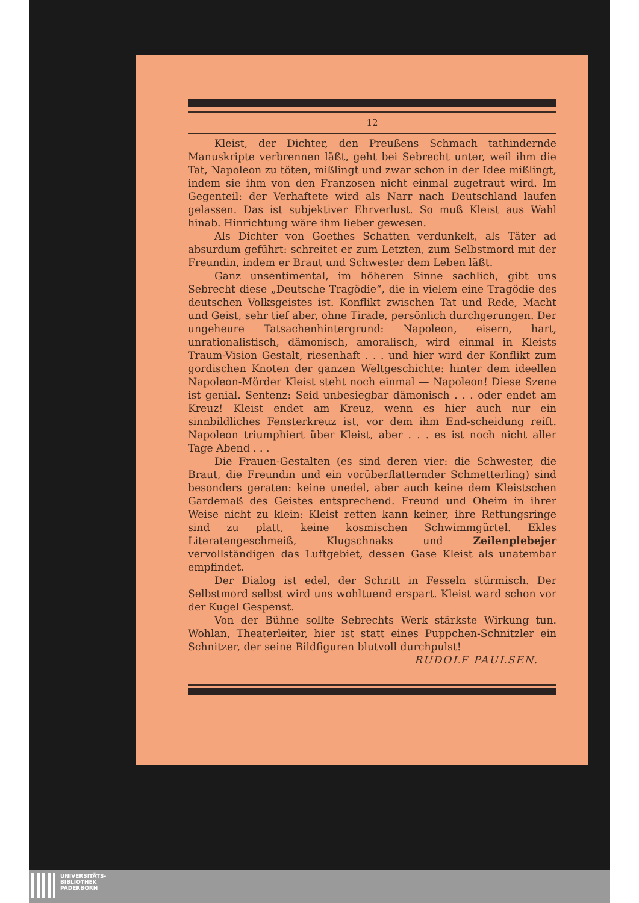12
Kleist, der Dichter, den Preußens Schmach tathindernde Manuskripte verbrennen läßt, geht bei Sebrecht unter, weil ihm die Tat, Napoleon zu töten, mißlingt und zwar schon in der Idee mißlingt, indem sie ihm von den Franzosen nicht einmal zugetraut wird. Im Gegenteil: der Verhaftete wird als Narr nach Deutschland laufen gelassen. Das ist subjektiver Ehrverlust. So muß Kleist aus Wahl hinab. Hinrichtung wäre ihm lieber gewesen.
Als Dichter von Goethes Schatten verdunkelt, als Täter ad absurdum geführt: schreitet er zum Letzten, zum Selbstmord mit der Freundin, indem er Braut und Schwester dem Leben läßt.
Ganz unsentimental, im höheren Sinne sachlich, gibt uns Sebrecht diese „Deutsche Tragödie“, die in vielem eine Tragödie des deutschen Volksgeistes ist. Konflikt zwischen Tat und Rede, Macht und Geist, sehr tief aber, ohne Tirade, persönlich durchgerungen. Der ungeheure Tatsachenhintergrund: Napoleon, eisern, hart, unrationalistisch, dämonisch, amoralisch, wird einmal in Kleists Traum-Vision Gestalt, riesenhaft . . . und hier wird der Konflikt zum gordischen Knoten der ganzen Weltgeschichte: hinter dem ideellen Napoleon-Mörder Kleist steht noch einmal — Napoleon! Diese Szene ist genial. Sentenz: Seid unbesiegbar dämonisch . . . oder endet am Kreuz! Kleist endet am Kreuz, wenn es hier auch nur ein sinnbildliches Fensterkreuz ist, vor dem ihm End-scheidung reift. Napoleon triumphiert über Kleist, aber . . . es ist noch nicht aller Tage Abend . . .
Die Frauen-Gestalten (es sind deren vier: die Schwester, die Braut, die Freundin und ein vorüberflatternder Schmetterling) sind besonders geraten: keine unedel, aber auch keine dem Kleistschen Gardemaß des Geistes entsprechend. Freund und Oheim in ihrer Weise nicht zu klein: Kleist retten kann keiner, ihre Rettungsringe sind zu platt, keine kosmischen Schwimmgürtel. Ekles Literatengeschmeiß, Klugschnaks und Zeilenplebejer vervollständigen das Luftgebiet, dessen Gase Kleist als unatembar empfindet.
Der Dialog ist edel, der Schritt in Fesseln stürmisch. Der Selbstmord selbst wird uns wohltuend erspart. Kleist ward schon vor der Kugel Gespenst.
Von der Bühne sollte Sebrechts Werk stärkste Wirkung tun. Wohlan, Theaterleiter, hier ist statt eines Puppchen-Schnitzler ein Schnitzer, der seine Bildfiguren blutvoll durchpulst!
RUDOLF PAULSEN.
UNIVERSITÄTS-
BIBLIOTHEK
PADERBORN